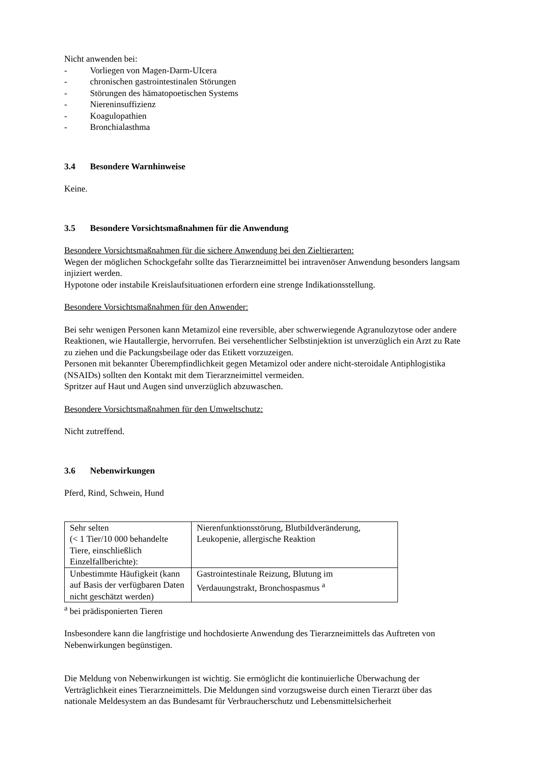Nicht anwenden bei:
- Vorliegen von Magen-Darm-UIcera
- chronischen gastrointestinalen Störungen
- Störungen des hämatopoetischen Systems
- Niereninsuffizienz
- Koagulopathien
- Bronchialasthma
3.4 Besondere Warnhinweise
Keine.
3.5 Besondere Vorsichtsmaßnahmen für die Anwendung
Besondere Vorsichtsmaßnahmen für die sichere Anwendung bei den Zieltierarten:
Wegen der möglichen Schockgefahr sollte das Tierarzneimittel bei intravenöser Anwendung besonders langsam injiziert werden.
Hypotone oder instabile Kreislaufsituationen erfordern eine strenge Indikationsstellung.
Besondere Vorsichtsmaßnahmen für den Anwender:
Bei sehr wenigen Personen kann Metamizol eine reversible, aber schwerwiegende Agranulozytose oder andere Reaktionen, wie Hautallergie, hervorrufen. Bei versehentlicher Selbstinjektion ist unverzüglich ein Arzt zu Rate zu ziehen und die Packungsbeilage oder das Etikett vorzuzeigen.
Personen mit bekannter Überempfindlichkeit gegen Metamizol oder andere nicht-steroidale Antiphlogistika (NSAIDs) sollten den Kontakt mit dem Tierarzneimittel vermeiden.
Spritzer auf Haut und Augen sind unverzüglich abzuwaschen.
Besondere Vorsichtsmaßnahmen für den Umweltschutz:
Nicht zutreffend.
3.6 Nebenwirkungen
Pferd, Rind, Schwein, Hund
| Sehr selten (< 1 Tier/10 000 behandelte Tiere, einschließlich Einzelfallberichte): | Nierenfunktionsstörung, Blutbildveränderung, Leukopenie, allergische Reaktion |
| Unbestimmte Häufigkeit (kann auf Basis der verfügbaren Daten nicht geschätzt werden) | Gastrointestinale Reizung, Blutung im Verdauungstrakt, Bronchospasmus <sup>a</sup> |
<sup>a</sup> bei prädisponierten Tieren
Insbesondere kann die langfristige und hochdosierte Anwendung des Tierarzneimittels das Auftreten von Nebenwirkungen begünstigen.
Die Meldung von Nebenwirkungen ist wichtig. Sie ermöglicht die kontinuierliche Überwachung der Verträglichkeit eines Tierarzneimittels. Die Meldungen sind vorzugsweise durch einen Tierarzt über das nationale Meldesystem an das Bundesamt für Verbraucherschutz und Lebensmittelsicherheit